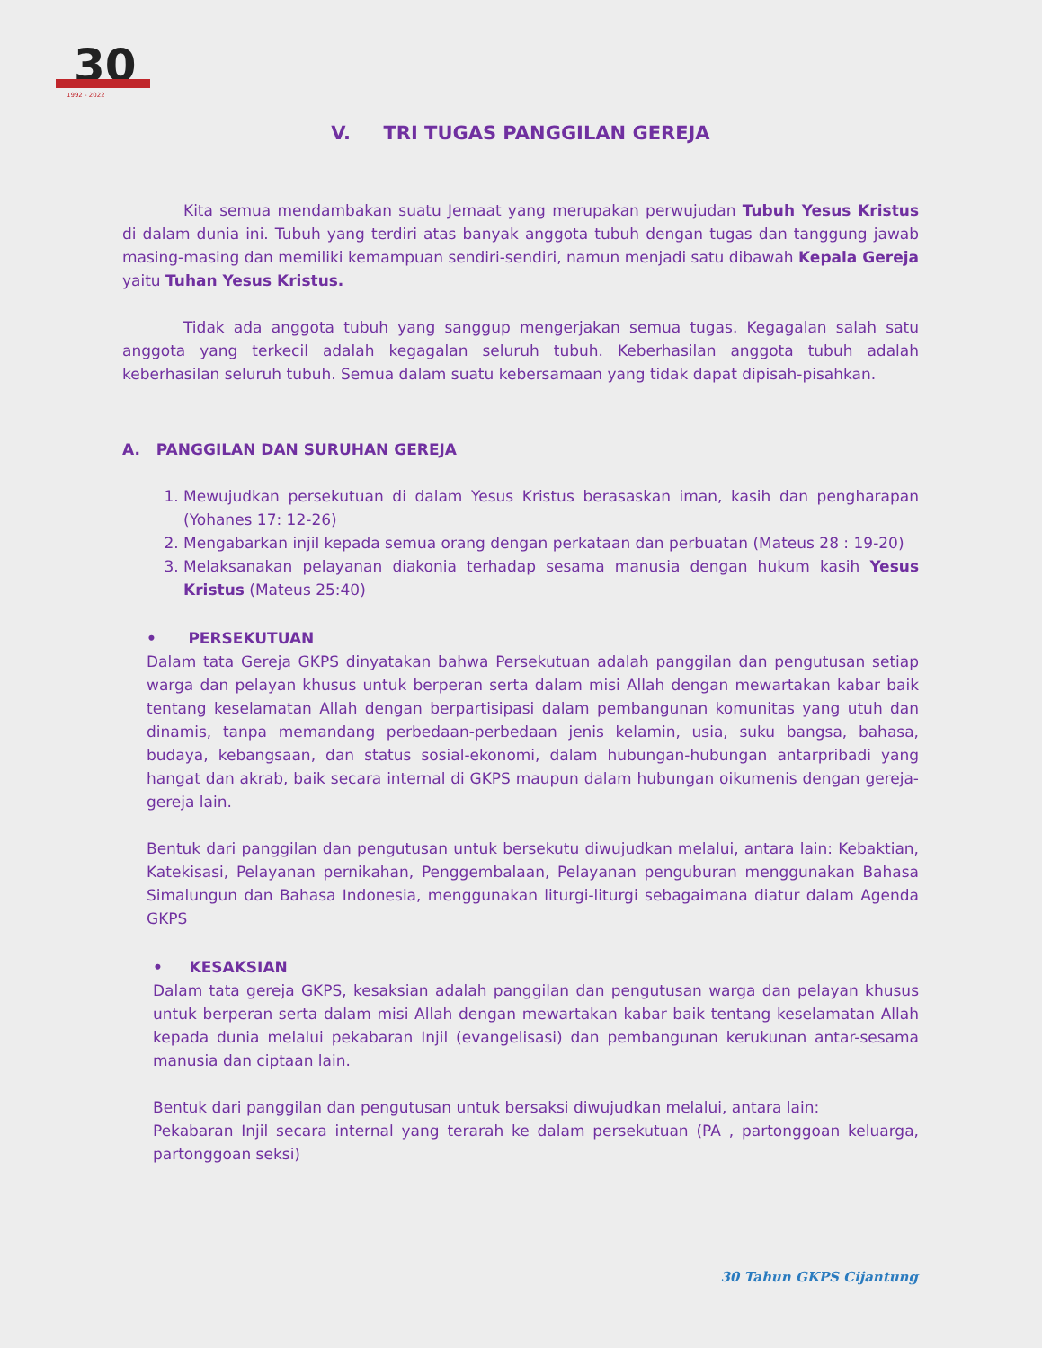30
1992 - 2022
V. TRI TUGAS PANGGILAN GEREJA
Kita semua mendambakan suatu Jemaat yang merupakan perwujudan Tubuh Yesus Kristus di dalam dunia ini. Tubuh yang terdiri atas banyak anggota tubuh dengan tugas dan tanggung jawab masing-masing dan memiliki kemampuan sendiri-sendiri, namun menjadi satu dibawah Kepala Gereja yaitu Tuhan Yesus Kristus.
Tidak ada anggota tubuh yang sanggup mengerjakan semua tugas. Kegagalan salah satu anggota yang terkecil adalah kegagalan seluruh tubuh. Keberhasilan anggota tubuh adalah keberhasilan seluruh tubuh. Semua dalam suatu kebersamaan yang tidak dapat dipisah-pisahkan.
A. PANGGILAN DAN SURUHAN GEREJA
1. Mewujudkan persekutuan di dalam Yesus Kristus berasaskan iman, kasih dan pengharapan (Yohanes 17: 12-26)
2. Mengabarkan injil kepada semua orang dengan perkataan dan perbuatan (Mateus 28 : 19-20)
3. Melaksanakan pelayanan diakonia terhadap sesama manusia dengan hukum kasih Yesus Kristus (Mateus 25:40)
• PERSEKUTUAN
Dalam tata Gereja GKPS dinyatakan bahwa Persekutuan adalah panggilan dan pengutusan setiap warga dan pelayan khusus untuk berperan serta dalam misi Allah dengan mewartakan kabar baik tentang keselamatan Allah dengan berpartisipasi dalam pembangunan komunitas yang utuh dan dinamis, tanpa memandang perbedaan-perbedaan jenis kelamin, usia, suku bangsa, bahasa, budaya, kebangsaan, dan status sosial-ekonomi, dalam hubungan-hubungan antarpribadi yang hangat dan akrab, baik secara internal di GKPS maupun dalam hubungan oikumenis dengan gereja-gereja lain.
Bentuk dari panggilan dan pengutusan untuk bersekutu diwujudkan melalui, antara lain: Kebaktian, Katekisasi, Pelayanan pernikahan, Penggembalaan, Pelayanan penguburan menggunakan Bahasa Simalungun dan Bahasa Indonesia, menggunakan liturgi-liturgi sebagaimana diatur dalam Agenda GKPS
• KESAKSIAN
Dalam tata gereja GKPS, kesaksian adalah panggilan dan pengutusan warga dan pelayan khusus untuk berperan serta dalam misi Allah dengan mewartakan kabar baik tentang keselamatan Allah kepada dunia melalui pekabaran Injil (evangelisasi) dan pembangunan kerukunan antar-sesama manusia dan ciptaan lain.
Bentuk dari panggilan dan pengutusan untuk bersaksi diwujudkan melalui, antara lain:
Pekabaran Injil secara internal yang terarah ke dalam persekutuan (PA , partonggoan keluarga, partonggoan seksi)
30 Tahun GKPS Cijantung